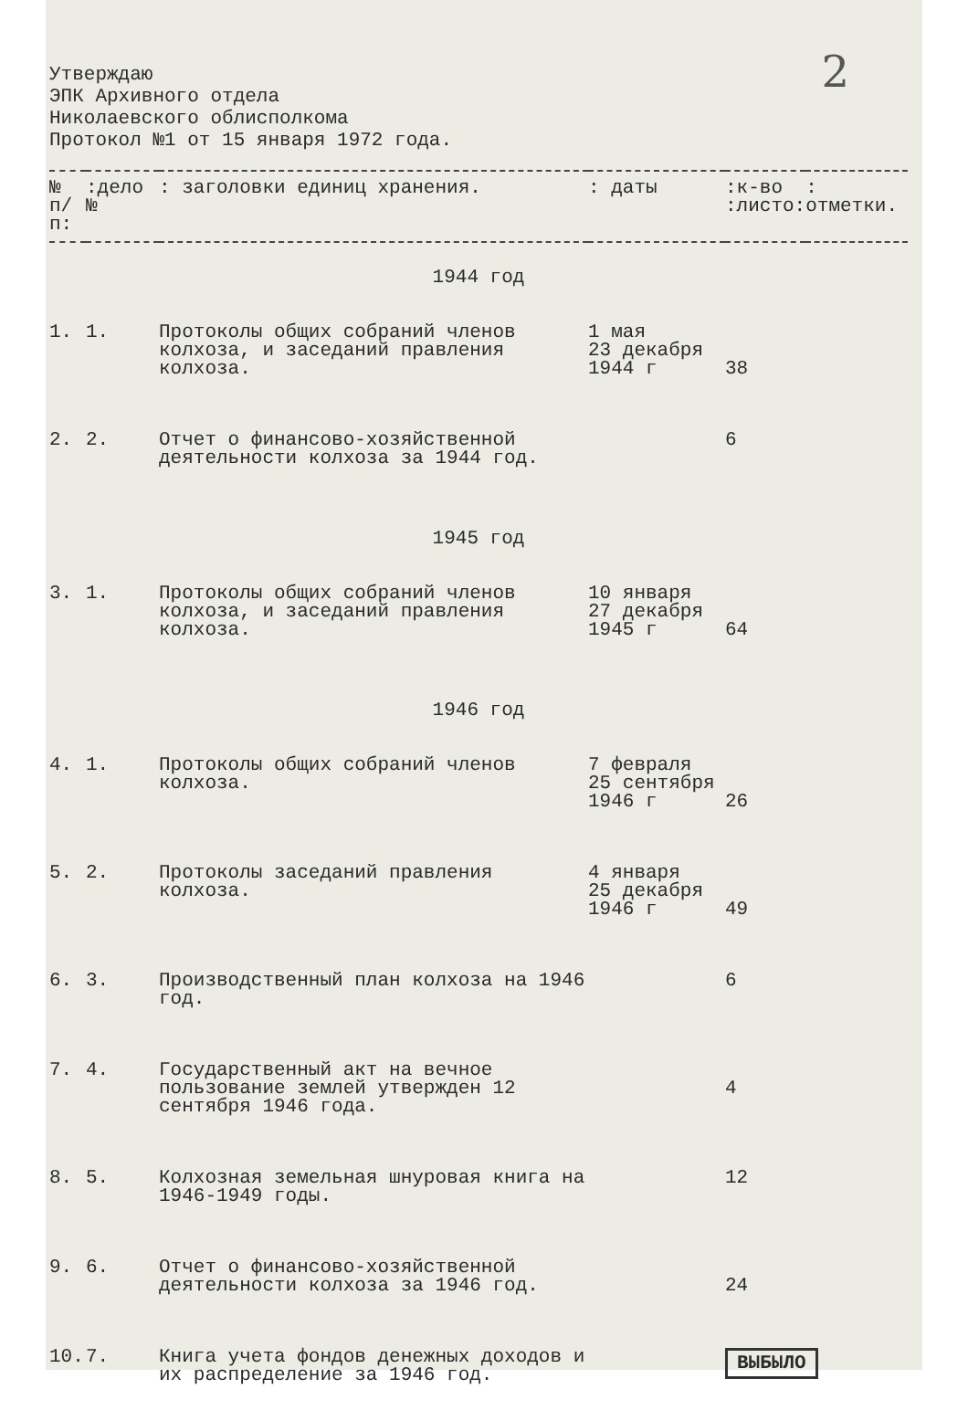2
Утверждаю
ЭПК Архивного отдела
Николаевского облисполкома
Протокол №1 от 15 января 1972 года.
| № п/п: | :дело № | : заголовки единиц хранения. | : даты | :к-во :листо: | : отметки. |
| --- | --- | --- | --- | --- | --- |
| 1944 год | | | | | |
| 1. | 1. | Протоколы общих собраний членов колхоза, и заседаний правления колхоза. | 1 мая 23 декабря 1944 г | 38 | |
| 2. | 2. | Отчет о финансово-хозяйственной деятельности колхоза за 1944 год. | | 6 | |
| 1945 год | | | | | |
| 3. | 1. | Протоколы общих собраний членов колхоза, и заседаний правления колхоза. | 10 января 27 декабря 1945 г | 64 | |
| 1946 год | | | | | |
| 4. | 1. | Протоколы общих собраний членов колхоза. | 7 февраля 25 сентября 1946 г | 26 | |
| 5. | 2. | Протоколы заседаний правления колхоза. | 4 января 25 декабря 1946 г | 49 | |
| 6. | 3. | Производственный план колхоза на 1946 год. | | 6 | |
| 7. | 4. | Государственный акт на вечное пользование землей утвержден 12 сентября 1946 года. | | 4 | |
| 8. | 5. | Колхозная земельная шнуровая книга на 1946-1949 годы. | | 12 | |
| 9. | 6. | Отчет о финансово-хозяйственной деятельности колхоза за 1946 год. | | 24 | |
| 10. | 7. | Книга учета фондов денежных доходов и их распределение за 1946 год. | | ВЫБЫЛО | |